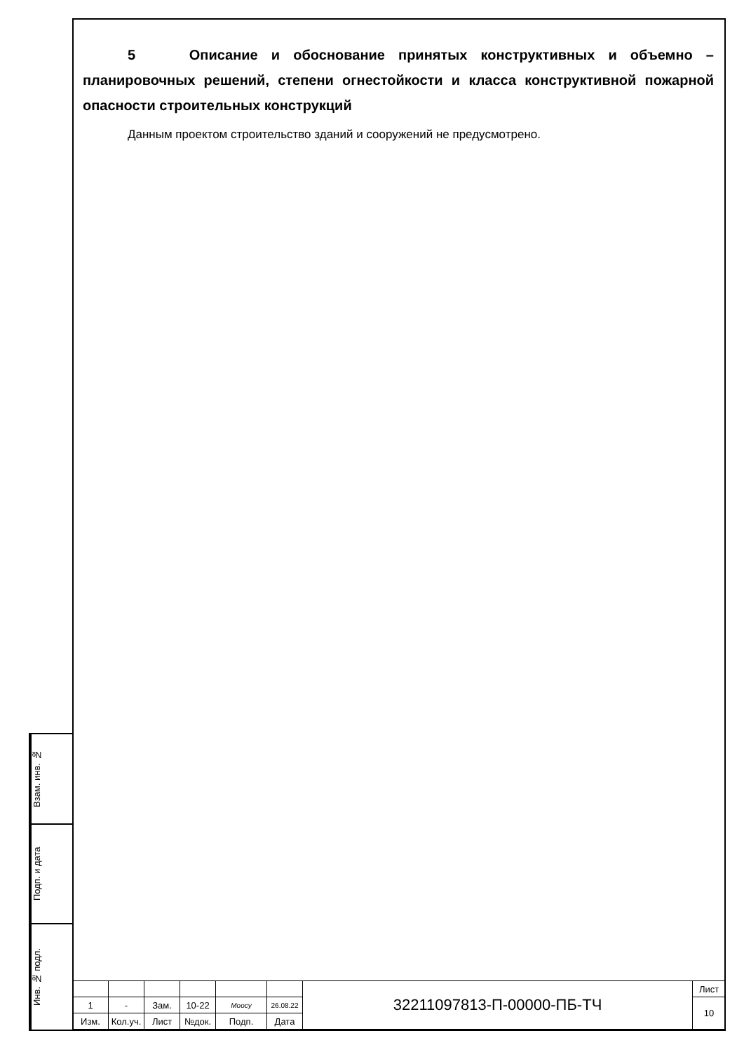5 Описание и обоснование принятых конструктивных и объемно – планировочных решений, степени огнестойкости и класса конструктивной пожарной опасности строительных конструкций
Данным проектом строительство зданий и сооружений не предусмотрено.
Взам. инв. №
Подп. и дата
Инв. № подл.
| | | | | | | 32211097813-П-00000-ПБ-ТЧ | Лист |
| 1 | - | Зам. | 10-22 | Moocy | 26.08.22 | | 10 |
| Изм. | Кол.уч. | Лист | №док. | Подп. | Дата | | |